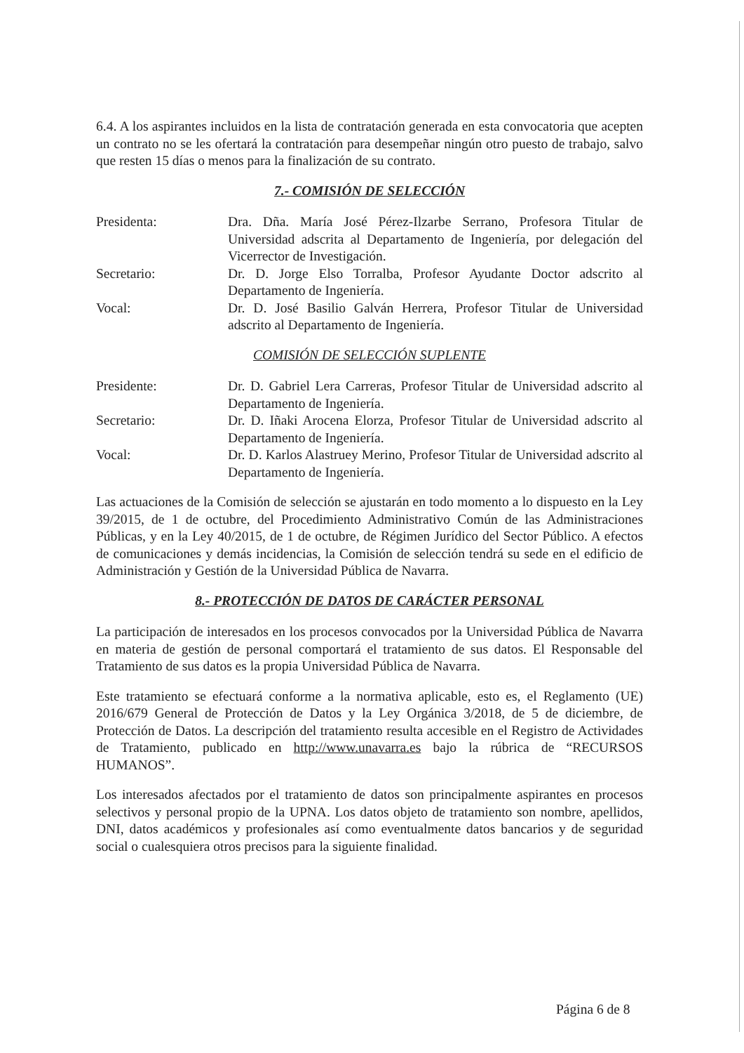6.4. A los aspirantes incluidos en la lista de contratación generada en esta convocatoria que acepten un contrato no se les ofertará la contratación para desempeñar ningún otro puesto de trabajo, salvo que resten 15 días o menos para la finalización de su contrato.
7.- COMISIÓN DE SELECCIÓN
Presidenta: Dra. Dña. María José Pérez-Ilzarbe Serrano, Profesora Titular de Universidad adscrita al Departamento de Ingeniería, por delegación del Vicerrector de Investigación.
Secretario: Dr. D. Jorge Elso Torralba, Profesor Ayudante Doctor adscrito al Departamento de Ingeniería.
Vocal: Dr. D. José Basilio Galván Herrera, Profesor Titular de Universidad adscrito al Departamento de Ingeniería.
COMISIÓN DE SELECCIÓN SUPLENTE
Presidente: Dr. D. Gabriel Lera Carreras, Profesor Titular de Universidad adscrito al Departamento de Ingeniería.
Secretario: Dr. D. Iñaki Arocena Elorza, Profesor Titular de Universidad adscrito al Departamento de Ingeniería.
Vocal: Dr. D. Karlos Alastruey Merino, Profesor Titular de Universidad adscrito al Departamento de Ingeniería.
Las actuaciones de la Comisión de selección se ajustarán en todo momento a lo dispuesto en la Ley 39/2015, de 1 de octubre, del Procedimiento Administrativo Común de las Administraciones Públicas, y en la Ley 40/2015, de 1 de octubre, de Régimen Jurídico del Sector Público. A efectos de comunicaciones y demás incidencias, la Comisión de selección tendrá su sede en el edificio de Administración y Gestión de la Universidad Pública de Navarra.
8.- PROTECCIÓN DE DATOS DE CARÁCTER PERSONAL
La participación de interesados en los procesos convocados por la Universidad Pública de Navarra en materia de gestión de personal comportará el tratamiento de sus datos. El Responsable del Tratamiento de sus datos es la propia Universidad Pública de Navarra.
Este tratamiento se efectuará conforme a la normativa aplicable, esto es, el Reglamento (UE) 2016/679 General de Protección de Datos y la Ley Orgánica 3/2018, de 5 de diciembre, de Protección de Datos. La descripción del tratamiento resulta accesible en el Registro de Actividades de Tratamiento, publicado en http://www.unavarra.es bajo la rúbrica de “RECURSOS HUMANOS”.
Los interesados afectados por el tratamiento de datos son principalmente aspirantes en procesos selectivos y personal propio de la UPNA. Los datos objeto de tratamiento son nombre, apellidos, DNI, datos académicos y profesionales así como eventualmente datos bancarios y de seguridad social o cualesquiera otros precisos para la siguiente finalidad.
Página 6 de 8